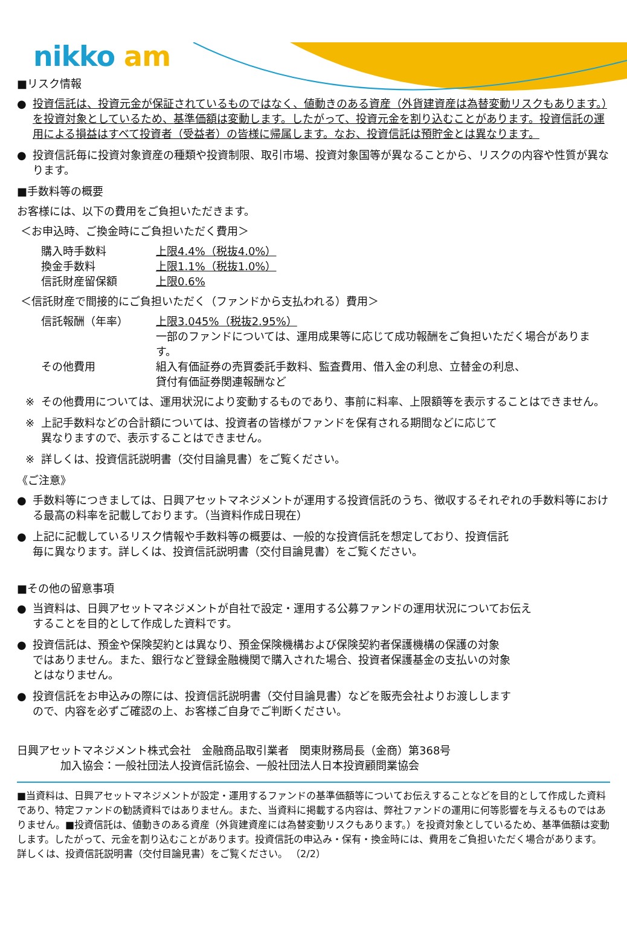nikko am
■リスク情報
● 投資信託は、投資元金が保証されているものではなく、値動きのある資産（外貨建資産は為替変動リスクもあります。）を投資対象としているため、基準価額は変動します。したがって、投資元金を割り込むことがあります。投資信託の運用による損益はすべて投資者（受益者）の皆様に帰属します。なお、投資信託は預貯金とは異なります。
● 投資信託毎に投資対象資産の種類や投資制限、取引市場、投資対象国等が異なることから、リスクの内容や性質が異なります。
■手数料等の概要
お客様には、以下の費用をご負担いただきます。
＜お申込時、ご換金時にご負担いただく費用＞
| 購入時手数料 | 上限4.4%（税抜4.0%） |
| 換金手数料 | 上限1.1%（税抜1.0%） |
| 信託財産留保額 | 上限0.6% |
＜信託財産で間接的にご負担いただく（ファンドから支払われる）費用＞
| 信託報酬（年率） | 上限3.045%（税抜2.95%） 一部のファンドについては、運用成果等に応じて成功報酬をご負担いただく場合があります。 |
| その他費用 | 組入有価証券の売買委託手数料、監査費用、借入金の利息、立替金の利息、 貸付有価証券関連報酬など |
※ その他費用については、運用状況により変動するものであり、事前に料率、上限額等を表示することはできません。
※ 上記手数料などの合計額については、投資者の皆様がファンドを保有される期間などに応じて
異なりますので、表示することはできません。
※ 詳しくは、投資信託説明書（交付目論見書）をご覧ください。
《ご注意》
● 手数料等につきましては、日興アセットマネジメントが運用する投資信託のうち、徴収するそれぞれの手数料等における最高の料率を記載しております。（当資料作成日現在）
● 上記に記載しているリスク情報や手数料等の概要は、一般的な投資信託を想定しており、投資信託
毎に異なります。詳しくは、投資信託説明書（交付目論見書）をご覧ください。
■その他の留意事項
● 当資料は、日興アセットマネジメントが自社で設定・運用する公募ファンドの運用状況についてお伝え
することを目的として作成した資料です。
● 投資信託は、預金や保険契約とは異なり、預金保険機構および保険契約者保護機構の保護の対象
ではありません。また、銀行など登録金融機関で購入された場合、投資者保護基金の支払いの対象
とはなりません。
● 投資信託をお申込みの際には、投資信託説明書（交付目論見書）などを販売会社よりお渡しします
ので、内容を必ずご確認の上、お客様ご自身でご判断ください。
日興アセットマネジメント株式会社　金融商品取引業者　関東財務局長（金商）第368号
　　　　加入協会：一般社団法人投資信託協会、一般社団法人日本投資顧問業協会
■当資料は、日興アセットマネジメントが設定・運用するファンドの基準価額等についてお伝えすることなどを目的として作成した資料であり、特定ファンドの勧誘資料ではありません。また、当資料に掲載する内容は、弊社ファンドの運用に何等影響を与えるものではありません。■投資信託は、値動きのある資産（外貨建資産には為替変動リスクもあります。）を投資対象としているため、基準価額は変動します。したがって、元金を割り込むことがあります。投資信託の申込み・保有・換金時には、費用をご負担いただく場合があります。詳しくは、投資信託説明書（交付目論見書）をご覧ください。 （2/2）